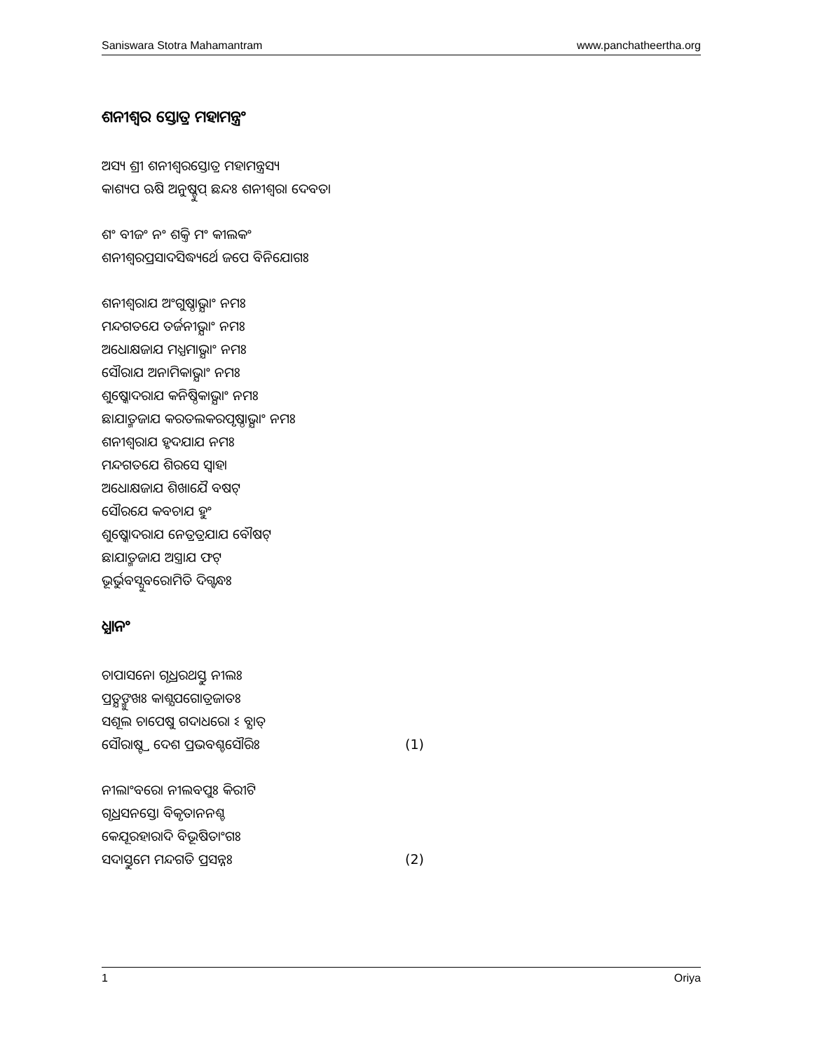Saniswara Stotra Mahamantram www.panchatheertha.org
ଶନୀଶ୍ୱର ସ୍ତୋତ୍ର ମହାମନ୍ତ୍ରଂ
ଅସ୍ୟ ଶ୍ରୀ ଶନୀଶ୍ୱରସ୍ତୋତ୍ର ମହାମନ୍ତ୍ରସ୍ୟ
କାଶ୍ୟପ ଋଷି ଅନୁଷ୍ଟୁପ୍ ଛନ୍ଦଃ ଶନୀଶ୍ୱରା ଦେବତା
ଶଂ ବୀଜଂ ନଂ ଶକ୍ତି ମଂ କୀଲକଂ
ଶନୀଶ୍ୱରପ୍ରସାଦସିଦ୍ଧ୍ୟର୍ଥେ ଜପେ ବିନିଯୋଗଃ
ଶନୀଶ୍ୱରାଯ ଅଂଗୁଷ୍ଠାଭ୍ଯାଂ ନମଃ
ମନ୍ଦଗତଯେ ତର୍ଜନୀଭ୍ଯାଂ ନମଃ
ଅଧୋକ୍ଷଜାଯ ମଧ୍ଯମାଭ୍ଯାଂ ନମଃ
ସୌରାଯ ଅନାମିକାଭ୍ଯାଂ ନମଃ
ଶୁଷ୍କୋଦରାଯ କନିଷ୍ଠିକାଭ୍ଯାଂ ନମଃ
ଛାଯାତ୍ମଜାଯ କରତଲକରପୃଷ୍ଠାଭ୍ଯାଂ ନମଃ
ଶନୀଶ୍ୱରାଯ ହୃଦଯାଯ ନମଃ
ମନ୍ଦଗତଯେ ଶିରସେ ସ୍ୱାହା
ଅଧୋକ୍ଷଜାଯ ଶିଖାଯୈ ବଷଟ୍
ସୌରଯେ କବଚାଯ ହୁଂ
ଶୁଷ୍କୋଦରାଯ ନେତ୍ରତ୍ରଯାଯ ବୌଷଟ୍
ଛାଯାତ୍ମଜାଯ ଅସ୍ତ୍ରାଯ ଫଟ୍
ଭୂର୍ଭୁବସ୍ସୁବରୋମିତି ଦିଗ୍ବନ୍ଧଃ
ଧ୍ଯାନଂ
ଚାପାସନୋ ଗୃଧ୍ରରଥସ୍ତୁ ନୀଲଃ
ପ୍ରତ୍ଯଙ୍ମୁଖଃ କାଶ୍ଯପଗୋତ୍ରଜାତଃ
ସଶୂଲ ଚାପେଷୁ ଗଦାଧରୋ ଽ ବ୍ଯାତ୍
ସୌରାଷ୍ଟ୍ର ଦେଶ ପ୍ରଭବଶ୍ଚସୌରିଃ (1)
ନୀଲାଂବରୋ ନୀଲବପୁଃ କିରୀଟି
ଗୃଧ୍ରସନସ୍ତୋ ବିକୃତାନନଶ୍ଚ
କେଯୂରହାରାଦି ବିଭୂଷିତାଂଗଃ
ସଦାସ୍ତୁମେ ମନ୍ଦଗତି ପ୍ରସନ୍ନଃ (2)
1 Oriya